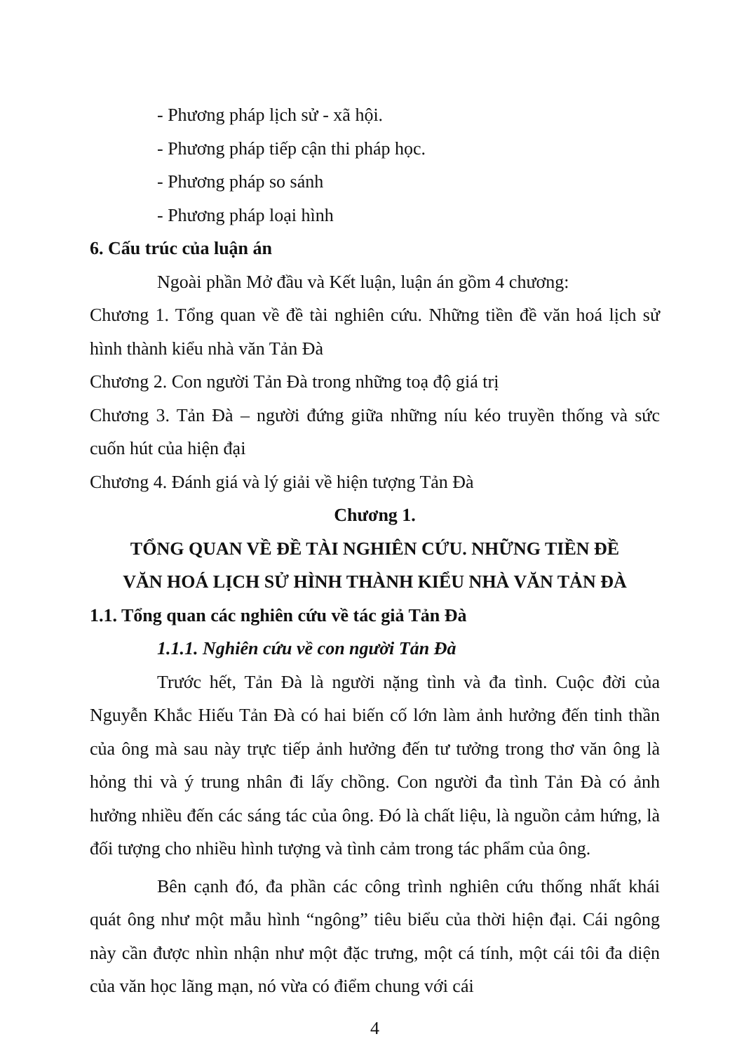- Phương pháp lịch sử - xã hội.
- Phương pháp tiếp cận thi pháp học.
- Phương pháp so sánh
- Phương pháp loại hình
6. Cấu trúc của luận án
Ngoài phần Mở đầu và Kết luận, luận án gồm 4 chương:
Chương 1. Tổng quan về đề tài nghiên cứu. Những tiền đề văn hoá lịch sử hình thành kiểu nhà văn Tản Đà
Chương 2. Con người Tản Đà trong những toạ độ giá trị
Chương 3. Tản Đà – người đứng giữa những níu kéo truyền thống và sức cuốn hút của hiện đại
Chương 4. Đánh giá và lý giải về hiện tượng Tản Đà
Chương 1.
TỔNG QUAN VỀ ĐỀ TÀI NGHIÊN CỨU. NHỮNG TIỀN ĐỀ
VĂN HOÁ LỊCH SỬ HÌNH THÀNH KIỂU NHÀ VĂN TẢN ĐÀ
1.1. Tổng quan các nghiên cứu về tác giả Tản Đà
1.1.1. Nghiên cứu về con người Tản Đà
Trước hết, Tản Đà là người nặng tình và đa tình. Cuộc đời của Nguyễn Khắc Hiếu Tản Đà có hai biến cố lớn làm ảnh hưởng đến tinh thần của ông mà sau này trực tiếp ảnh hưởng đến tư tưởng trong thơ văn ông là hỏng thi và ý trung nhân đi lấy chồng. Con người đa tình Tản Đà có ảnh hưởng nhiều đến các sáng tác của ông. Đó là chất liệu, là nguồn cảm hứng, là đối tượng cho nhiều hình tượng và tình cảm trong tác phẩm của ông.
Bên cạnh đó, đa phần các công trình nghiên cứu thống nhất khái quát ông như một mẫu hình “ngông” tiêu biểu của thời hiện đại. Cái ngông này cần được nhìn nhận như một đặc trưng, một cá tính, một cái tôi đa diện của văn học lãng mạn, nó vừa có điểm chung với cái
4